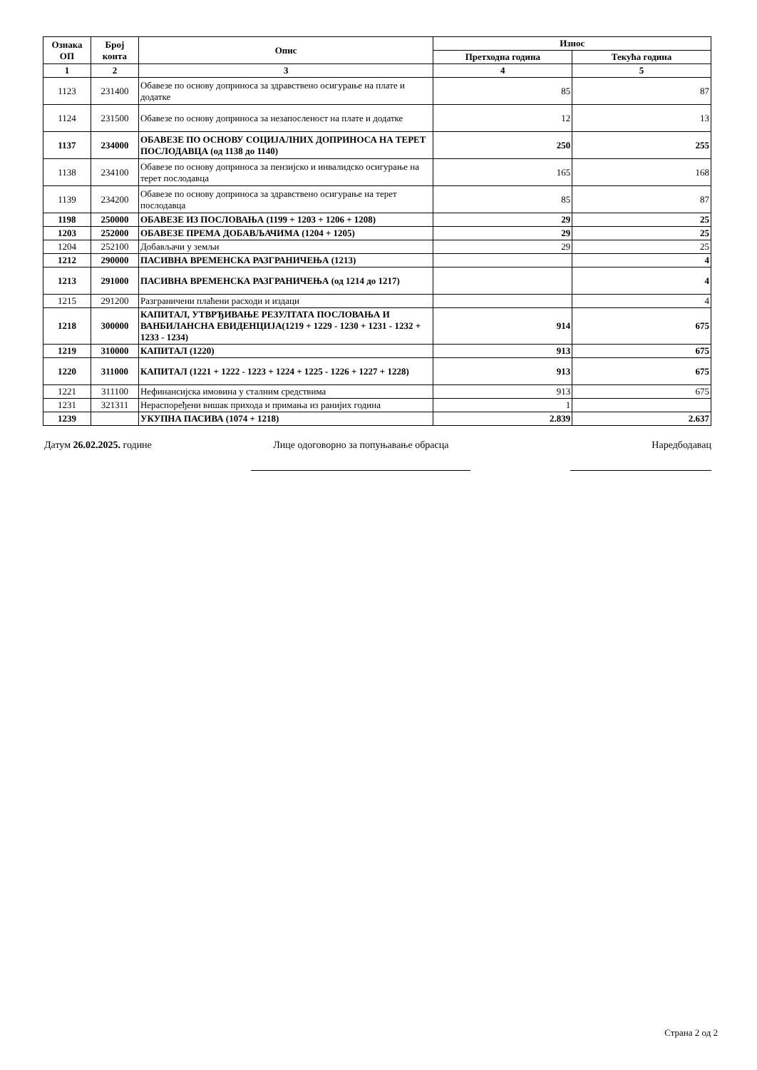| Ознака ОП | Број конта | Опис | Износ | |
| --- | --- | --- | --- | --- |
| | | | Претходна година | Текућа година |
| 1 | 2 | 3 | 4 | 5 |
| 1123 | 231400 | Обавезе по основу доприноса за здравствено осигурање на плате и додатке | 85 | 87 |
| 1124 | 231500 | Обавезе по основу доприноса за незапосленост на плате и додатке | 12 | 13 |
| 1137 | 234000 | ОБАВЕЗЕ ПО ОСНОВУ СОЦИЈАЛНИХ ДОПРИНОСА НА ТЕРЕТ ПОСЛОДАВЦА (од 1138 до 1140) | 250 | 255 |
| 1138 | 234100 | Обавезе по основу доприноса за пензијско и инвалидско осигурање на терет послодавца | 165 | 168 |
| 1139 | 234200 | Обавезе по основу доприноса за здравствено осигурање на терет послодавца | 85 | 87 |
| 1198 | 250000 | ОБАВЕЗЕ ИЗ ПОСЛОВАЊА (1199 + 1203 + 1206 + 1208) | 29 | 25 |
| 1203 | 252000 | ОБАВЕЗЕ ПРЕМА ДОБАВЉАЧИМА (1204 + 1205) | 29 | 25 |
| 1204 | 252100 | Добављачи у земљи | 29 | 25 |
| 1212 | 290000 | ПАСИВНА ВРЕМЕНСКА РАЗГРАНИЧЕЊА (1213) | | 4 |
| 1213 | 291000 | ПАСИВНА ВРЕМЕНСКА РАЗГРАНИЧЕЊА (од 1214 до 1217) | | 4 |
| 1215 | 291200 | Разграничени плаћени расходи и издаци | | 4 |
| 1218 | 300000 | КАПИТАЛ, УТВРЂИВАЊЕ РЕЗУЛТАТА ПОСЛОВАЊА И ВАНБИЛАНСНА ЕВИДЕНЦИЈА(1219 + 1229 - 1230 + 1231 - 1232 + 1233 - 1234) | 914 | 675 |
| 1219 | 310000 | КАПИТАЛ (1220) | 913 | 675 |
| 1220 | 311000 | КАПИТАЛ (1221 + 1222 - 1223 + 1224 + 1225 - 1226 + 1227 + 1228) | 913 | 675 |
| 1221 | 311100 | Нефинансијска имовина у сталним средствима | 913 | 675 |
| 1231 | 321311 | Нераспоређени вишак прихода и примања из ранијих година | 1 | |
| 1239 | | УКУПНА ПАСИВА (1074 + 1218) | 2.839 | 2.637 |
Датум 26.02.2025. године Лице одоговорно за попуњавање обрасца
Наредбодавац
Страна 2 од 2